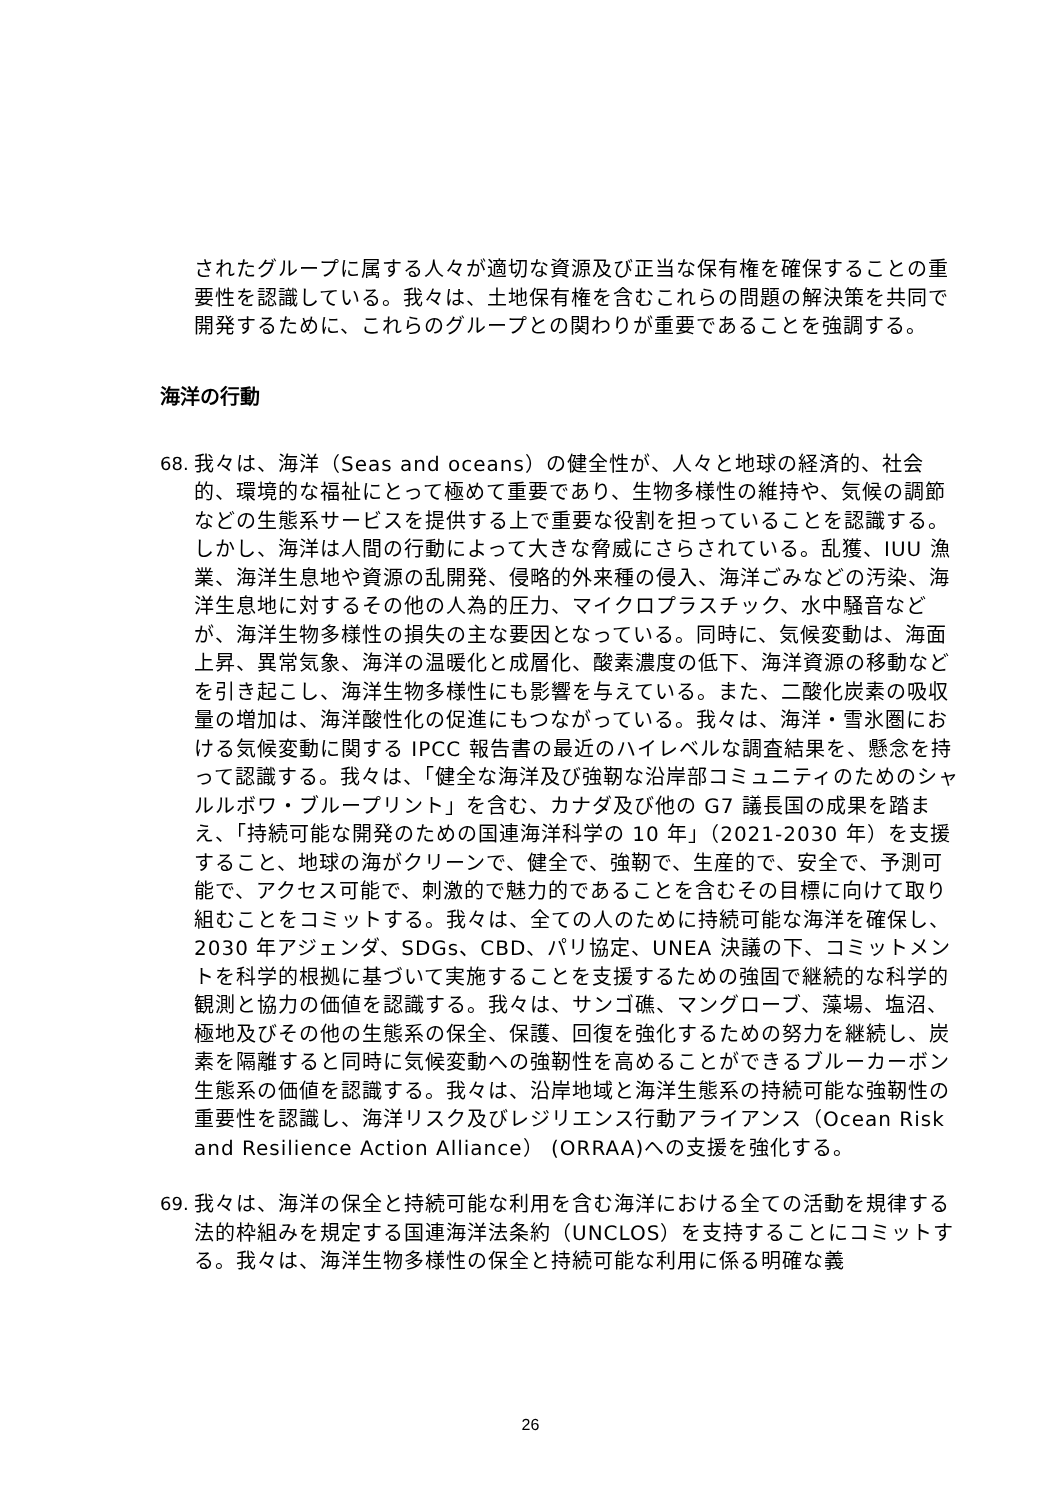されたグループに属する人々が適切な資源及び正当な保有権を確保することの重要性を認識している。我々は、土地保有権を含むこれらの問題の解決策を共同で開発するために、これらのグループとの関わりが重要であることを強調する。
海洋の行動
68. 我々は、海洋（Seas and oceans）の健全性が、人々と地球の経済的、社会的、環境的な福祉にとって極めて重要であり、生物多様性の維持や、気候の調節などの生態系サービスを提供する上で重要な役割を担っていることを認識する。しかし、海洋は人間の行動によって大きな脅威にさらされている。乱獲、IUU 漁業、海洋生息地や資源の乱開発、侵略的外来種の侵入、海洋ごみなどの汚染、海洋生息地に対するその他の人為的圧力、マイクロプラスチック、水中騒音などが、海洋生物多様性の損失の主な要因となっている。同時に、気候変動は、海面上昇、異常気象、海洋の温暖化と成層化、酸素濃度の低下、海洋資源の移動などを引き起こし、海洋生物多様性にも影響を与えている。また、二酸化炭素の吸収量の増加は、海洋酸性化の促進にもつながっている。我々は、海洋・雪氷圏における気候変動に関する IPCC 報告書の最近のハイレベルな調査結果を、懸念を持って認識する。我々は、「健全な海洋及び強靭な沿岸部コミュニティのためのシャルルボワ・ブループリント」を含む、カナダ及び他の G7 議長国の成果を踏まえ、「持続可能な開発のための国連海洋科学の 10 年」（2021-2030 年）を支援すること、地球の海がクリーンで、健全で、強靭で、生産的で、安全で、予測可能で、アクセス可能で、刺激的で魅力的であることを含むその目標に向けて取り組むことをコミットする。我々は、全ての人のために持続可能な海洋を確保し、2030 年アジェンダ、SDGs、CBD、パリ協定、UNEA 決議の下、コミットメントを科学的根拠に基づいて実施することを支援するための強固で継続的な科学的観測と協力の価値を認識する。我々は、サンゴ礁、マングローブ、藻場、塩沼、極地及びその他の生態系の保全、保護、回復を強化するための努力を継続し、炭素を隔離すると同時に気候変動への強靭性を高めることができるブルーカーボン生態系の価値を認識する。我々は、沿岸地域と海洋生態系の持続可能な強靭性の重要性を認識し、海洋リスク及びレジリエンス行動アライアンス（Ocean Risk and Resilience Action Alliance） (ORRAA)への支援を強化する。
69. 我々は、海洋の保全と持続可能な利用を含む海洋における全ての活動を規律する法的枠組みを規定する国連海洋法条約（UNCLOS）を支持することにコミットする。我々は、海洋生物多様性の保全と持続可能な利用に係る明確な義
26